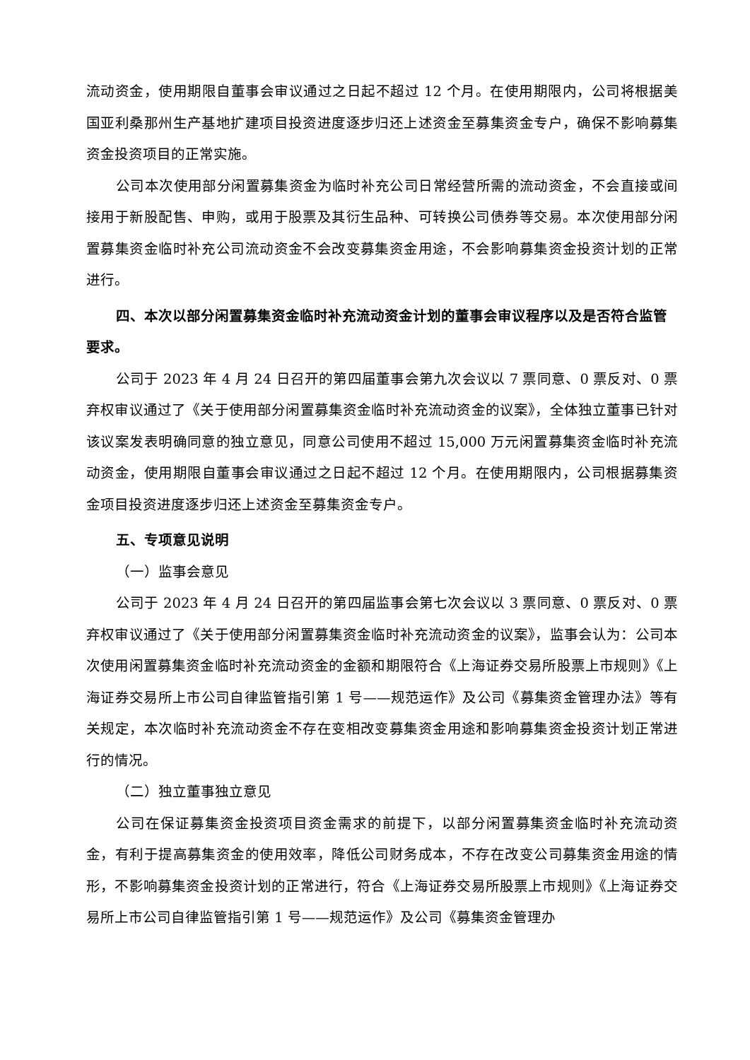流动资金，使用期限自董事会审议通过之日起不超过 12 个月。在使用期限内，公司将根据美国亚利桑那州生产基地扩建项目投资进度逐步归还上述资金至募集资金专户，确保不影响募集资金投资项目的正常实施。
公司本次使用部分闲置募集资金为临时补充公司日常经营所需的流动资金，不会直接或间接用于新股配售、申购，或用于股票及其衍生品种、可转换公司债券等交易。本次使用部分闲置募集资金临时补充公司流动资金不会改变募集资金用途，不会影响募集资金投资计划的正常进行。
四、本次以部分闲置募集资金临时补充流动资金计划的董事会审议程序以及是否符合监管要求。
公司于 2023 年 4 月 24 日召开的第四届董事会第九次会议以 7 票同意、0 票反对、0 票弃权审议通过了《关于使用部分闲置募集资金临时补充流动资金的议案》，全体独立董事已针对该议案发表明确同意的独立意见，同意公司使用不超过 15,000 万元闲置募集资金临时补充流动资金，使用期限自董事会审议通过之日起不超过 12 个月。在使用期限内，公司根据募集资金项目投资进度逐步归还上述资金至募集资金专户。
五、专项意见说明
（一）监事会意见
公司于 2023 年 4 月 24 日召开的第四届监事会第七次会议以 3 票同意、0 票反对、0 票弃权审议通过了《关于使用部分闲置募集资金临时补充流动资金的议案》，监事会认为：公司本次使用闲置募集资金临时补充流动资金的金额和期限符合《上海证券交易所股票上市规则》《上海证券交易所上市公司自律监管指引第 1 号——规范运作》及公司《募集资金管理办法》等有关规定，本次临时补充流动资金不存在变相改变募集资金用途和影响募集资金投资计划正常进行的情况。
（二）独立董事独立意见
公司在保证募集资金投资项目资金需求的前提下，以部分闲置募集资金临时补充流动资金，有利于提高募集资金的使用效率，降低公司财务成本，不存在改变公司募集资金用途的情形，不影响募集资金投资计划的正常进行，符合《上海证券交易所股票上市规则》《上海证券交易所上市公司自律监管指引第 1 号——规范运作》及公司《募集资金管理办